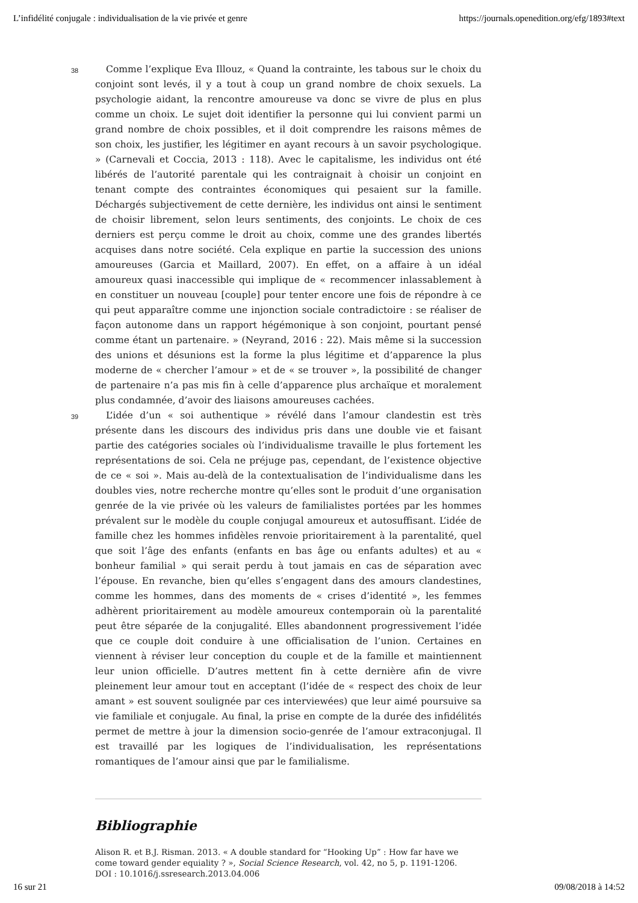L’infidélité conjugale : individualisation de la vie privée et genre https://journals.openedition.org/efg/1893#text
38
Comme l’explique Eva Illouz, « Quand la contrainte, les tabous sur le choix du conjoint sont levés, il y a tout à coup un grand nombre de choix sexuels. La psychologie aidant, la rencontre amoureuse va donc se vivre de plus en plus comme un choix. Le sujet doit identifier la personne qui lui convient parmi un grand nombre de choix possibles, et il doit comprendre les raisons mêmes de son choix, les justifier, les légitimer en ayant recours à un savoir psychologique. » (Carnevali et Coccia, 2013 : 118). Avec le capitalisme, les individus ont été libérés de l’autorité parentale qui les contraignait à choisir un conjoint en tenant compte des contraintes économiques qui pesaient sur la famille. Déchargés subjectivement de cette dernière, les individus ont ainsi le sentiment de choisir librement, selon leurs sentiments, des conjoints. Le choix de ces derniers est perçu comme le droit au choix, comme une des grandes libertés acquises dans notre société. Cela explique en partie la succession des unions amoureuses (Garcia et Maillard, 2007). En effet, on a affaire à un idéal amoureux quasi inaccessible qui implique de « recommencer inlassablement à en constituer un nouveau [couple] pour tenter encore une fois de répondre à ce qui peut apparaître comme une injonction sociale contradictoire : se réaliser de façon autonome dans un rapport hégémonique à son conjoint, pourtant pensé comme étant un partenaire. » (Neyrand, 2016 : 22). Mais même si la succession des unions et désunions est la forme la plus légitime et d’apparence la plus moderne de « chercher l’amour » et de « se trouver », la possibilité de changer de partenaire n’a pas mis fin à celle d’apparence plus archaïque et moralement plus condamnée, d’avoir des liaisons amoureuses cachées.
39
L’idée d’un « soi authentique » révélé dans l’amour clandestin est très présente dans les discours des individus pris dans une double vie et faisant partie des catégories sociales où l’individualisme travaille le plus fortement les représentations de soi. Cela ne préjuge pas, cependant, de l’existence objective de ce « soi ». Mais au-delà de la contextualisation de l’individualisme dans les doubles vies, notre recherche montre qu’elles sont le produit d’une organisation genrée de la vie privée où les valeurs de familialistes portées par les hommes prévalent sur le modèle du couple conjugal amoureux et autosuffisant. L’idée de famille chez les hommes infidèles renvoie prioritairement à la parentalité, quel que soit l’âge des enfants (enfants en bas âge ou enfants adultes) et au « bonheur familial » qui serait perdu à tout jamais en cas de séparation avec l’épouse. En revanche, bien qu’elles s’engagent dans des amours clandestines, comme les hommes, dans des moments de « crises d’identité », les femmes adhèrent prioritairement au modèle amoureux contemporain où la parentalité peut être séparée de la conjugalité. Elles abandonnent progressivement l’idée que ce couple doit conduire à une officialisation de l’union. Certaines en viennent à réviser leur conception du couple et de la famille et maintiennent leur union officielle. D’autres mettent fin à cette dernière afin de vivre pleinement leur amour tout en acceptant (l’idée de « respect des choix de leur amant » est souvent soulignée par ces interviewées) que leur aimé poursuive sa vie familiale et conjugale. Au final, la prise en compte de la durée des infidélités permet de mettre à jour la dimension socio-genrée de l’amour extraconjugal. Il est travaillé par les logiques de l’individualisation, les représentations romantiques de l’amour ainsi que par le familialisme.
Bibliographie
Alison R. et B.J. Risman. 2013. « A double standard for “Hooking Up” : How far have we come toward gender equiality ? », Social Science Research, vol. 42, no 5, p. 1191-1206.
DOI : 10.1016/j.ssresearch.2013.04.006
16 sur 21 09/08/2018 à 14:52